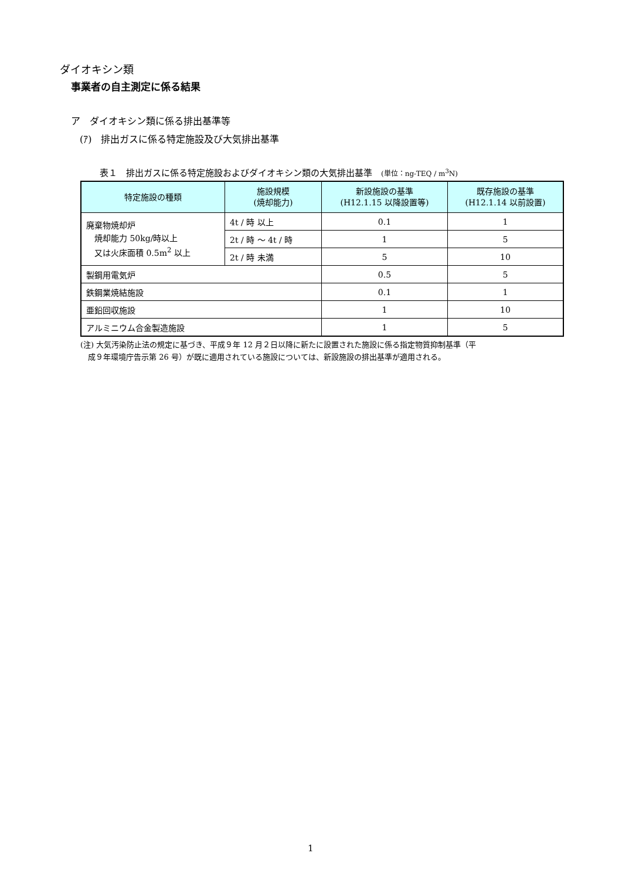ダイオキシン類
事業者の自主測定に係る結果
ア　ダイオキシン類に係る排出基準等
(ｱ)　排出ガスに係る特定施設及び大気排出基準
表１　排出ガスに係る特定施設およびダイオキシン類の大気排出基準　(単位：ng-TEQ / m<sup>3</sup>N)
| 特定施設の種類 | 施設規模 (焼却能力) | 新設施設の基準 (H12.1.15 以降設置等) | 既存施設の基準 (H12.1.14 以前設置) |
| --- | --- | --- | --- |
| 廃棄物焼却炉 焼却能力 50kg/時以上 又は火床面積 0.5m<sup>2</sup> 以上 | 4t / 時 以上 | 0.1 | 1 |
| | 2t / 時 ～ 4t / 時 | 1 | 5 |
| | 2t / 時 未満 | 5 | 10 |
| 製鋼用電気炉 | | 0.5 | 5 |
| 鉄鋼業焼結施設 | | 0.1 | 1 |
| 亜鉛回収施設 | | 1 | 10 |
| アルミニウム合金製造施設 | | 1 | 5 |
(注) 大気汚染防止法の規定に基づき、平成９年 12 月２日以降に新たに設置された施設に係る指定物質抑制基準（平
　成９年環境庁告示第 26 号）が既に適用されている施設については、新設施設の排出基準が適用される。
1